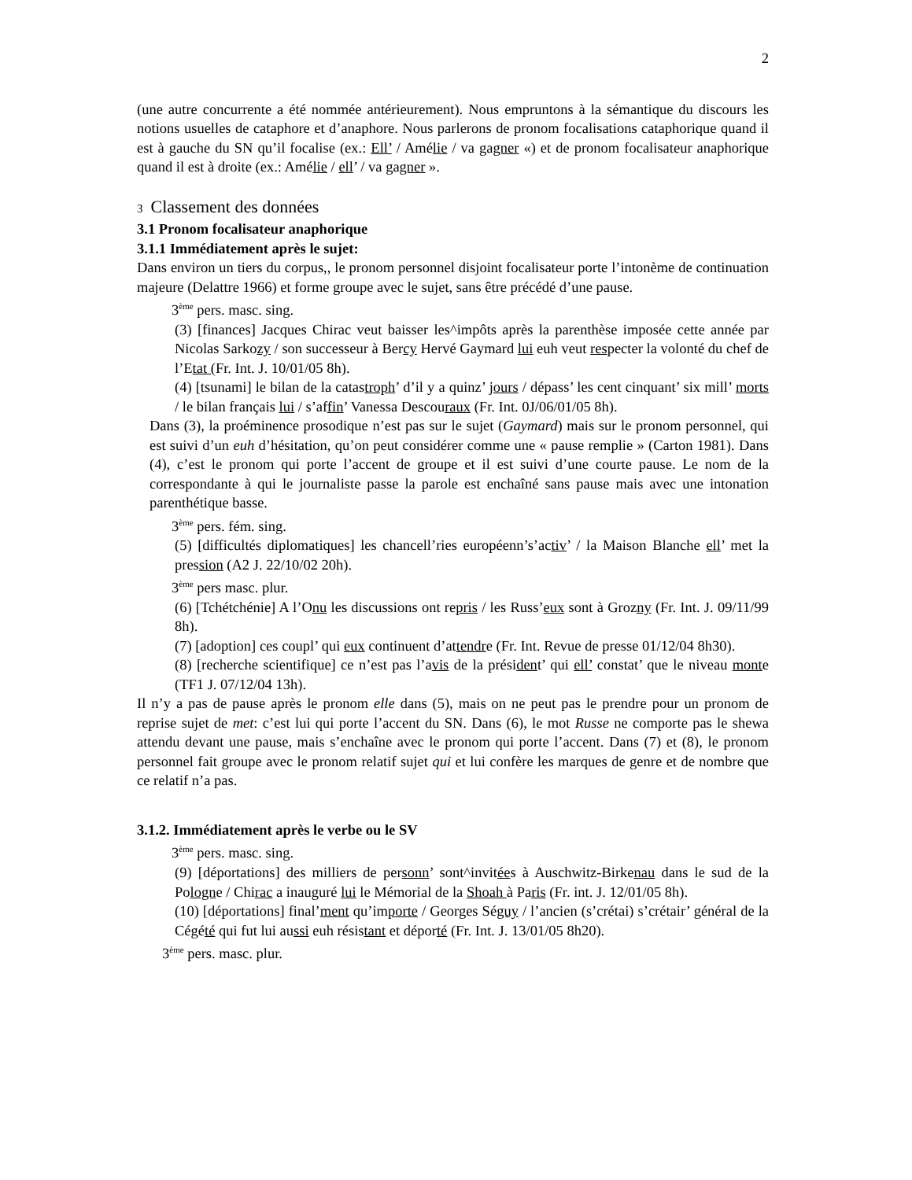2
(une autre concurrente a été nommée antérieurement). Nous empruntons à la sémantique du discours les notions usuelles de cataphore et d’anaphore. Nous parlerons de pronom focalisations cataphorique quand il est à gauche du SN qu’il focalise (ex.: Ell’ / Amélie / va gagner «) et de pronom focalisateur anaphorique quand il est à droite (ex.: Amélie / ell’ / va gagner ».
3 Classement des données
3.1 Pronom focalisateur anaphorique
3.1.1 Immédiatement après le sujet:
Dans environ un tiers du corpus,, le pronom personnel disjoint focalisateur porte l’intonème de continuation majeure (Delattre 1966) et forme groupe avec le sujet, sans être précédé d’une pause.
3<sup>ème</sup> pers. masc. sing.
(3) [finances] Jacques Chirac veut baisser les^impôts après la parenthèse imposée cette année par Nicolas Sarkozy / son successeur à Bercy Hervé Gaymard lui euh veut respecter la volonté du chef de l’Etat (Fr. Int. J. 10/01/05 8h).
(4) [tsunami] le bilan de la catastroph’ d’il y a quinz’ jours / dépass’ les cent cinquant’ six mill’ morts / le bilan français lui / s’affin’ Vanessa Descouraux (Fr. Int. 0J/06/01/05 8h).
Dans (3), la proéminence prosodique n’est pas sur le sujet (Gaymard) mais sur le pronom personnel, qui est suivi d’un euh d’hésitation, qu’on peut considérer comme une « pause remplie » (Carton 1981). Dans (4), c’est le pronom qui porte l’accent de groupe et il est suivi d’une courte pause. Le nom de la correspondante à qui le journaliste passe la parole est enchaîné sans pause mais avec une intonation parenthétique basse.
3<sup>ème</sup> pers. fém. sing.
(5) [difficultés diplomatiques] les chancell’ries européenn’s’activ’ / la Maison Blanche ell’ met la pression (A2 J. 22/10/02 20h).
3<sup>ème</sup> pers masc. plur.
(6) [Tchétchénie] A l’Onu les discussions ont repris / les Russ’eux sont à Grozny (Fr. Int. J. 09/11/99 8h).
(7) [adoption] ces coupl’ qui eux continuent d’attendre (Fr. Int. Revue de presse 01/12/04 8h30).
(8) [recherche scientifique] ce n’est pas l’avis de la président’ qui ell’ constat’ que le niveau monte (TF1 J. 07/12/04 13h).
Il n’y a pas de pause après le pronom elle dans (5), mais on ne peut pas le prendre pour un pronom de reprise sujet de met: c’est lui qui porte l’accent du SN. Dans (6), le mot Russe ne comporte pas le shewa attendu devant une pause, mais s’enchaîne avec le pronom qui porte l’accent. Dans (7) et (8), le pronom personnel fait groupe avec le pronom relatif sujet qui et lui confère les marques de genre et de nombre que ce relatif n’a pas.
3.1.2. Immédiatement après le verbe ou le SV
3<sup>ème</sup> pers. masc. sing.
(9) [déportations] des milliers de personn’ sont^invitées à Auschwitz-Birkenau dans le sud de la Pologne / Chirac a inauguré lui le Mémorial de la Shoah à Paris (Fr. int. J. 12/01/05 8h).
(10) [déportations] final’ment qu’importe / Georges Séguy / l’ancien (s’crétai) s’crétair’ général de la Cégété qui fut lui aussi euh résistant et déporté (Fr. Int. J. 13/01/05 8h20).
3<sup>ème</sup> pers. masc. plur.